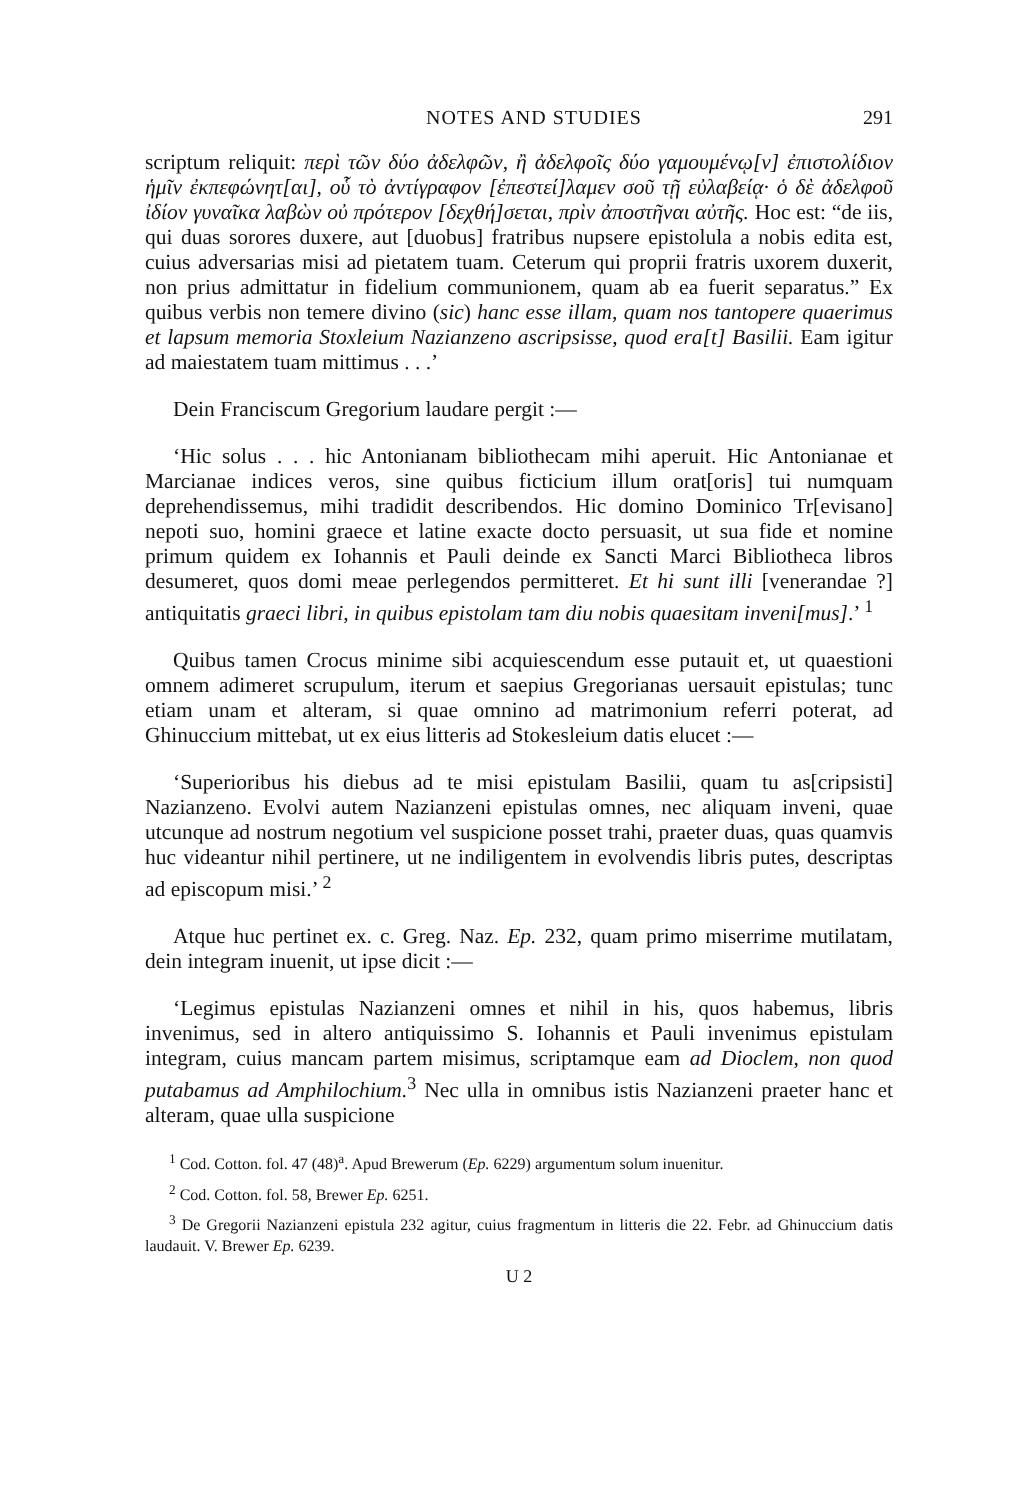NOTES AND STUDIES 291
scriptum reliquit: περὶ τῶν δύο ἀδελφῶν, ἢ ἀδελφοῖς δύο γαμουμένῳ[ν] ἐπιστολίδιον ἡμῖν ἐκπεφώνητ[αι], οὗ τὸ ἀντίγραφον [ἐπεστεί]λαμεν σοῦ τῇ εὐλαβείᾳ· ὁ δὲ ἀδελφοῦ ἰδίον γυναῖκα λαβὼν οὐ πρότερον [δεχθή]σεται, πρὶν ἀποστῆναι αὐτῆς. Hoc est: “de iis, qui duas sorores duxere, aut [duobus] fratribus nupsere epistolula a nobis edita est, cuius adversarias misi ad pietatem tuam. Ceterum qui proprii fratris uxorem duxerit, non prius admittatur in fidelium communionem, quam ab ea fuerit separatus.” Ex quibus verbis non temere divino (sic) hanc esse illam, quam nos tantopere quaerimus et lapsum memoria Stoxleium Nazianzeno ascripsisse, quod era[t] Basilii. Eam igitur ad maiestatem tuam mittimus . . .’
Dein Franciscum Gregorium laudare pergit :—
‘Hic solus . . . hic Antonianam bibliothecam mihi aperuit. Hic Antonianae et Marcianae indices veros, sine quibus ficticium illum orat[oris] tui numquam deprehendissemus, mihi tradidit describendos. Hic domino Dominico Tr[evisano] nepoti suo, homini graece et latine exacte docto persuasit, ut sua fide et nomine primum quidem ex Iohannis et Pauli deinde ex Sancti Marci Bibliotheca libros desumeret, quos domi meae perlegendos permitteret. Et hi sunt illi [venerandae ?] antiquitatis graeci libri, in quibus epistolam tam diu nobis quaesitam inveni[mus].’ <sup>1</sup>
Quibus tamen Crocus minime sibi acquiescendum esse putauit et, ut quaestioni omnem adimeret scrupulum, iterum et saepius Gregorianas uersauit epistulas; tunc etiam unam et alteram, si quae omnino ad matrimonium referri poterat, ad Ghinuccium mittebat, ut ex eius litteris ad Stokesleium datis elucet :—
‘Superioribus his diebus ad te misi epistulam Basilii, quam tu as[cripsisti] Nazianzeno. Evolvi autem Nazianzeni epistulas omnes, nec aliquam inveni, quae utcunque ad nostrum negotium vel suspicione posset trahi, praeter duas, quas quamvis huc videantur nihil pertinere, ut ne indiligentem in evolvendis libris putes, descriptas ad episcopum misi.’ <sup>2</sup>
Atque huc pertinet ex. c. Greg. Naz. Ep. 232, quam primo miserrime mutilatam, dein integram inuenit, ut ipse dicit :—
‘Legimus epistulas Nazianzeni omnes et nihil in his, quos habemus, libris invenimus, sed in altero antiquissimo S. Iohannis et Pauli invenimus epistulam integram, cuius mancam partem misimus, scriptamque eam ad Dioclem, non quod putabamus ad Amphilochium.<sup>3</sup> Nec ulla in omnibus istis Nazianzeni praeter hanc et alteram, quae ulla suspicione
<sup>1</sup> Cod. Cotton. fol. 47 (48)<sup>a</sup>. Apud Brewerum (Ep. 6229) argumentum solum inuenitur.
<sup>2</sup> Cod. Cotton. fol. 58, Brewer Ep. 6251.
<sup>3</sup> De Gregorii Nazianzeni epistula 232 agitur, cuius fragmentum in litteris die 22. Febr. ad Ghinuccium datis laudauit. V. Brewer Ep. 6239.
U 2